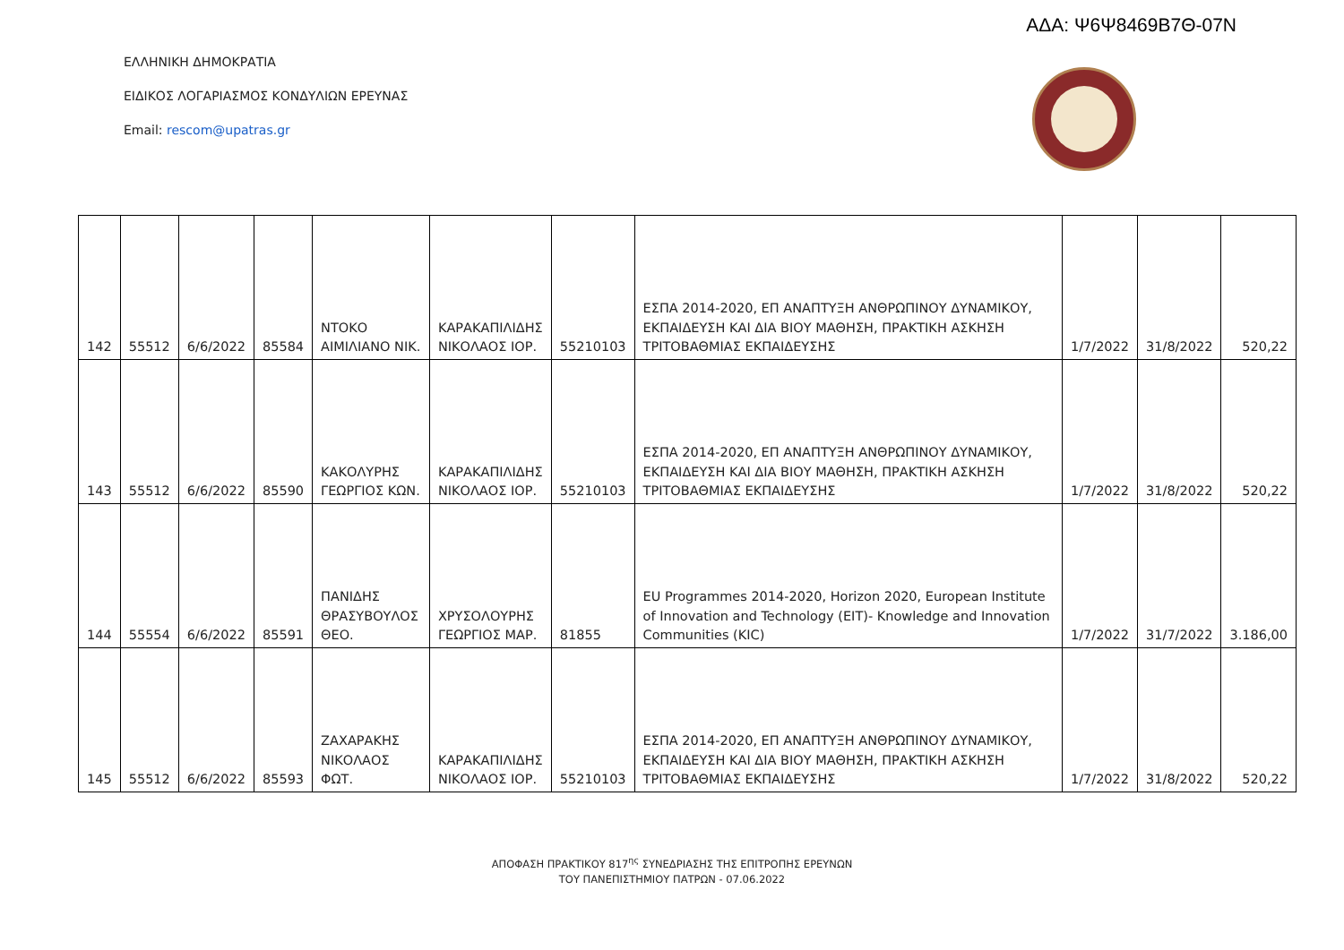ΑΔΑ: Ψ6Ψ8469Β7Θ-07Ν
ΕΛΛΗΝΙΚΗ ΔΗΜΟΚΡΑΤΙΑ
ΕΙΔΙΚΟΣ ΛΟΓΑΡΙΑΣΜΟΣ ΚΟΝΔΥΛΙΩΝ ΕΡΕΥΝΑΣ
Email: rescom@upatras.gr
| 142 | 55512 | 6/6/2022 | 85584 | ΝΤΟΚΟ ΑΙΜΙΛΙΑΝΟ ΝΙΚ. | ΚΑΡΑΚΑΠΙΛΙΔΗΣ ΝΙΚΟΛΑΟΣ ΙΟΡ. | 55210103 | ΕΣΠΑ 2014-2020, ΕΠ ΑΝΑΠΤΥΞΗ ΑΝΘΡΩΠΙΝΟΥ ΔΥΝΑΜΙΚΟΥ, ΕΚΠΑΙΔΕΥΣΗ ΚΑΙ ΔΙΑ ΒΙΟΥ ΜΑΘΗΣΗ, ΠΡΑΚΤΙΚΗ ΑΣΚΗΣΗ ΤΡΙΤΟΒΑΘΜΙΑΣ ΕΚΠΑΙΔΕΥΣΗΣ | 1/7/2022 | 31/8/2022 | 520,22 |
| 143 | 55512 | 6/6/2022 | 85590 | ΚΑΚΟΛΥΡΗΣ ΓΕΩΡΓΙΟΣ ΚΩΝ. | ΚΑΡΑΚΑΠΙΛΙΔΗΣ ΝΙΚΟΛΑΟΣ ΙΟΡ. | 55210103 | ΕΣΠΑ 2014-2020, ΕΠ ΑΝΑΠΤΥΞΗ ΑΝΘΡΩΠΙΝΟΥ ΔΥΝΑΜΙΚΟΥ, ΕΚΠΑΙΔΕΥΣΗ ΚΑΙ ΔΙΑ ΒΙΟΥ ΜΑΘΗΣΗ, ΠΡΑΚΤΙΚΗ ΑΣΚΗΣΗ ΤΡΙΤΟΒΑΘΜΙΑΣ ΕΚΠΑΙΔΕΥΣΗΣ | 1/7/2022 | 31/8/2022 | 520,22 |
| 144 | 55554 | 6/6/2022 | 85591 | ΠΑΝΙΔΗΣ ΘΡΑΣΥΒΟΥΛΟΣ ΘΕΟ. | ΧΡΥΣΟΛΟΥΡΗΣ ΓΕΩΡΓΙΟΣ ΜΑΡ. | 81855 | EU Programmes 2014-2020, Horizon 2020, European Institute of Innovation and Technology (EIT)- Knowledge and Innovation Communities (KIC) | 1/7/2022 | 31/7/2022 | 3.186,00 |
| 145 | 55512 | 6/6/2022 | 85593 | ΖΑΧΑΡΑΚΗΣ ΝΙΚΟΛΑΟΣ ΦΩΤ. | ΚΑΡΑΚΑΠΙΛΙΔΗΣ ΝΙΚΟΛΑΟΣ ΙΟΡ. | 55210103 | ΕΣΠΑ 2014-2020, ΕΠ ΑΝΑΠΤΥΞΗ ΑΝΘΡΩΠΙΝΟΥ ΔΥΝΑΜΙΚΟΥ, ΕΚΠΑΙΔΕΥΣΗ ΚΑΙ ΔΙΑ ΒΙΟΥ ΜΑΘΗΣΗ, ΠΡΑΚΤΙΚΗ ΑΣΚΗΣΗ ΤΡΙΤΟΒΑΘΜΙΑΣ ΕΚΠΑΙΔΕΥΣΗΣ | 1/7/2022 | 31/8/2022 | 520,22 |
ΑΠΟΦΑΣΗ ΠΡΑΚΤΙΚΟΥ 817<sup>ης</sup> ΣΥΝΕΔΡΙΑΣΗΣ ΤΗΣ ΕΠΙΤΡΟΠΗΣ ΕΡΕΥΝΩΝ
ΤΟΥ ΠΑΝΕΠΙΣΤΗΜΙΟΥ ΠΑΤΡΩΝ - 07.06.2022